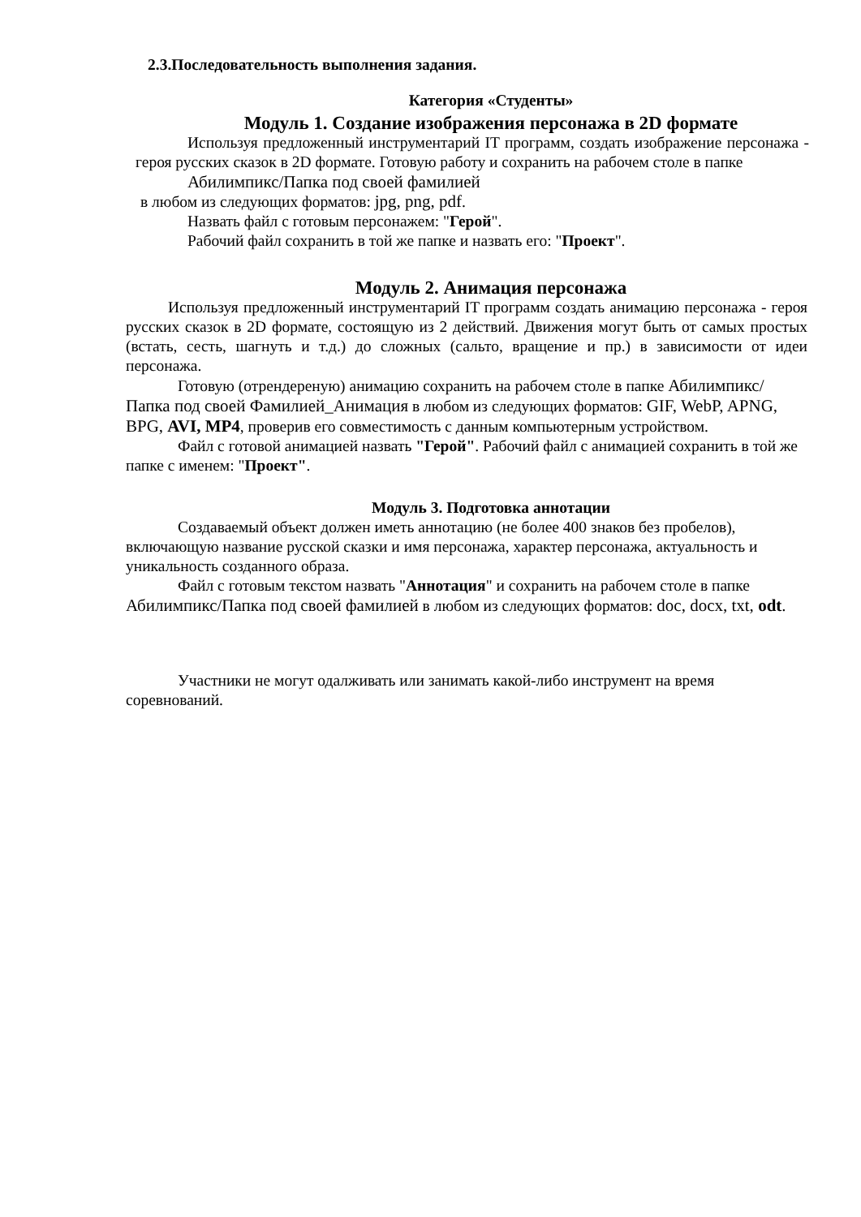2.3.Последовательность выполнения задания.
Категория «Студенты»
Модуль 1. Создание изображения персонажа в 2D формате
Используя предложенный инструментарий IT программ, создать изображение персонажа - героя русских сказок в 2D формате. Готовую работу и сохранить на рабочем столе в папке
Абилимпикс/Папка под своей фамилией
в любом из следующих форматов: jpg, png, pdf.
Назвать файл с готовым персонажем: "Герой".
Рабочий файл сохранить в той же папке и назвать его: "Проект".
Модуль 2. Анимация персонажа
Используя предложенный инструментарий IT программ создать анимацию персонажа - героя русских сказок в 2D формате, состоящую из 2 действий. Движения могут быть от самых простых (встать, сесть, шагнуть и т.д.) до сложных (сальто, вращение и пр.) в зависимости от идеи персонажа.
Готовую (отрендереную) анимацию сохранить на рабочем столе в папке Абилимпикс/Папка под своей Фамилией_Анимация в любом из следующих форматов: GIF, WebP, APNG, BPG, AVI, MP4, проверив его совместимость с данным компьютерным устройством.
Файл с готовой анимацией назвать "Герой". Рабочий файл с анимацией сохранить в той же папке с именем: "Проект".
Модуль 3. Подготовка аннотации
Создаваемый объект должен иметь аннотацию (не более 400 знаков без пробелов), включающую название русской сказки и имя персонажа, характер персонажа, актуальность и уникальность созданного образа.
Файл с готовым текстом назвать "Аннотация" и сохранить на рабочем столе в папке Абилимпикс/Папка под своей фамилией в любом из следующих форматов: doc, docx, txt, odt.
Участники не могут одалживать или занимать какой-либо инструмент на время соревнований.